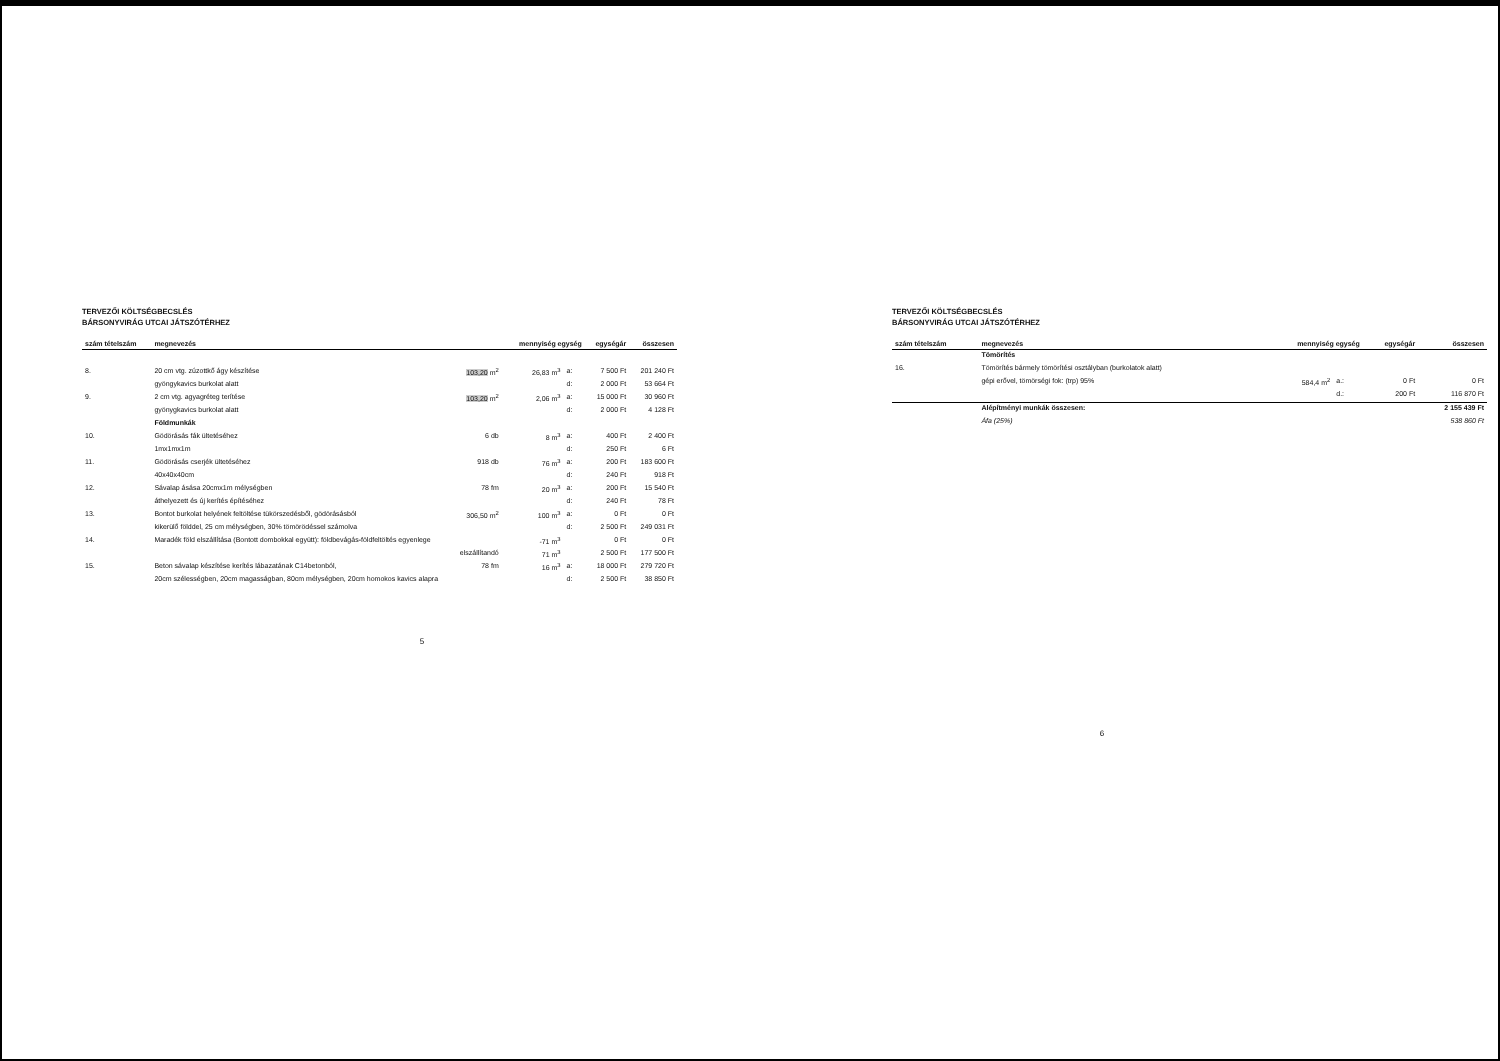TERVEZŐI KÖLTSÉGBECSLÉS
BÁRSONYVIRÁG UTCAI JÁTSZÓTÉRHEZ
| szám tételszám | megnevezés | | mennyiség egység | | egységár | összesen |
| --- | --- | --- | --- | --- | --- | --- |
| 8. | 20 cm vtg. zúzottkő ágy készítése | 103,20 m<sup>2</sup> | 26,83 m<sup>3</sup> | a: | 7 500 Ft | 201 240 Ft |
| | gyöngykavics burkolat alatt | | | d: | 2 000 Ft | 53 664 Ft |
| 9. | 2 cm vtg. agyagréteg terítése | 103,20 m<sup>2</sup> | 2,06 m<sup>3</sup> | a: | 15 000 Ft | 30 960 Ft |
| | gyönygkavics burkolat alatt | | | d: | 2 000 Ft | 4 128 Ft |
| | Földmunkák | | | | | |
| 10. | Gödörásás fák ültetéséhez | 6 db | 8 m<sup>3</sup> | a: | 400 Ft | 2 400 Ft |
| | 1mx1mx1m | | | d: | 250 Ft | 6 Ft |
| 11. | Gödörásás cserjék ültetéséhez | 918 db | 76 m<sup>3</sup> | a: | 200 Ft | 183 600 Ft |
| | 40x40x40cm | | | d: | 240 Ft | 918 Ft |
| 12. | Sávalap ásása 20cmx1m mélységben | 78 fm | 20 m<sup>3</sup> | a: | 200 Ft | 15 540 Ft |
| | áthelyezett és új kerítés építéséhez | | | d: | 240 Ft | 78 Ft |
| 13. | Bontot burkolat helyének feltöltése tükörszedésből, gödörásásból | 306,50 m<sup>2</sup> | 100 m<sup>3</sup> | a: | 0 Ft | 0 Ft |
| | kikerülő földdel, 25 cm mélységben, 30% tömörödéssel számolva | | | d: | 2 500 Ft | 249 031 Ft |
| 14. | Maradék föld elszállítása (Bontott dombokkal együtt): földbevágás-földfeltöltés egyenlege | | -71 m<sup>3</sup> | | 0 Ft | 0 Ft |
| | elszállítandó | | 71 m<sup>3</sup> | | 2 500 Ft | 177 500 Ft |
| 15. | Beton sávalap készítése kerítés lábazatának C14betonból, | 78 fm | 16 m<sup>3</sup> | a: | 18 000 Ft | 279 720 Ft |
| | 20cm szélességben, 20cm magasságban, 80cm mélységben, 20cm homokos kavics alapra | | | d: | 2 500 Ft | 38 850 Ft |
5
TERVEZŐI KÖLTSÉGBECSLÉS
BÁRSONYVIRÁG UTCAI JÁTSZÓTÉRHEZ
| szám tételszám | megnevezés | mennyiség egység | | egységár | összesen |
| --- | --- | --- | --- | --- | --- |
| | Tömörítés | | | | |
| 16. | Tömörítés bármely tömörítési osztályban (burkolatok alatt) | | | | |
| | gépi erővel, tömörségi fok: (trp) 95% | 584,4 m<sup>2</sup> | a.: | 0 Ft | 0 Ft |
| | | | d.: | 200 Ft | 116 870 Ft |
| | Alépítményi munkák összesen: | | | | 2 155 439 Ft |
| | Áfa (25%) | | | | 538 860 Ft |
6